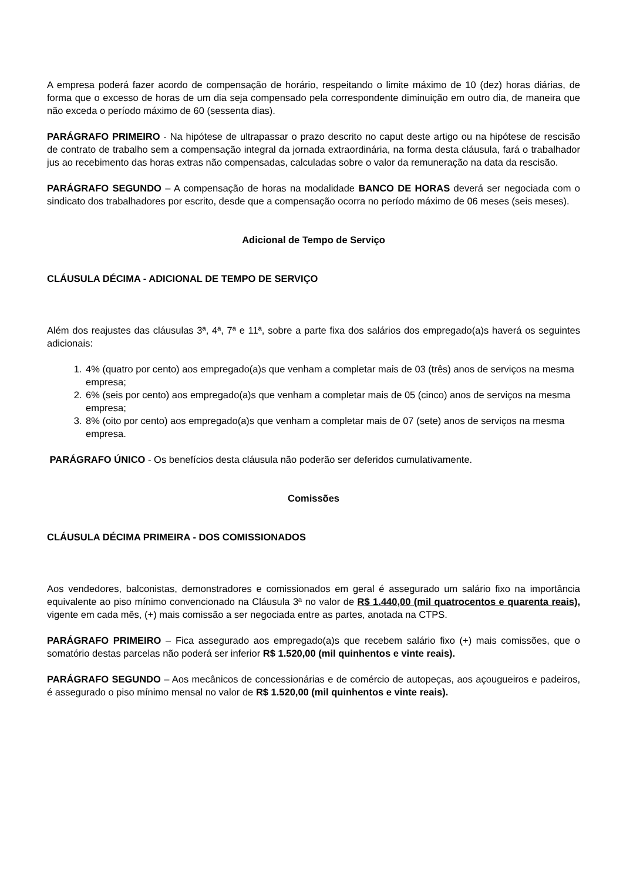A empresa poderá fazer acordo de compensação de horário, respeitando o limite máximo de 10 (dez) horas diárias, de forma que o excesso de horas de um dia seja compensado pela correspondente diminuição em outro dia, de maneira que não exceda o período máximo de 60 (sessenta dias).
PARÁGRAFO PRIMEIRO - Na hipótese de ultrapassar o prazo descrito no caput deste artigo ou na hipótese de rescisão de contrato de trabalho sem a compensação integral da jornada extraordinária, na forma desta cláusula, fará o trabalhador jus ao recebimento das horas extras não compensadas, calculadas sobre o valor da remuneração na data da rescisão.
PARÁGRAFO SEGUNDO – A compensação de horas na modalidade BANCO DE HORAS deverá ser negociada com o sindicato dos trabalhadores por escrito, desde que a compensação ocorra no período máximo de 06 meses (seis meses).
Adicional de Tempo de Serviço
CLÁUSULA DÉCIMA - ADICIONAL DE TEMPO DE SERVIÇO
Além dos reajustes das cláusulas 3ª, 4ª, 7ª e 11ª, sobre a parte fixa dos salários dos empregado(a)s haverá os seguintes adicionais:
1. 4% (quatro por cento) aos empregado(a)s que venham a completar mais de 03 (três) anos de serviços na mesma empresa;
2. 6% (seis por cento) aos empregado(a)s que venham a completar mais de 05 (cinco) anos de serviços na mesma empresa;
3. 8% (oito por cento) aos empregado(a)s que venham a completar mais de 07 (sete) anos de serviços na mesma empresa.
PARÁGRAFO ÚNICO - Os benefícios desta cláusula não poderão ser deferidos cumulativamente.
Comissões
CLÁUSULA DÉCIMA PRIMEIRA - DOS COMISSIONADOS
Aos vendedores, balconistas, demonstradores e comissionados em geral é assegurado um salário fixo na importância equivalente ao piso mínimo convencionado na Cláusula 3ª no valor de R$ 1.440,00 (mil quatrocentos e quarenta reais), vigente em cada mês, (+) mais comissão a ser negociada entre as partes, anotada na CTPS.
PARÁGRAFO PRIMEIRO – Fica assegurado aos empregado(a)s que recebem salário fixo (+) mais comissões, que o somatório destas parcelas não poderá ser inferior R$ 1.520,00 (mil quinhentos e vinte reais).
PARÁGRAFO SEGUNDO – Aos mecânicos de concessionárias e de comércio de autopeças, aos açougueiros e padeiros, é assegurado o piso mínimo mensal no valor de R$ 1.520,00 (mil quinhentos e vinte reais).